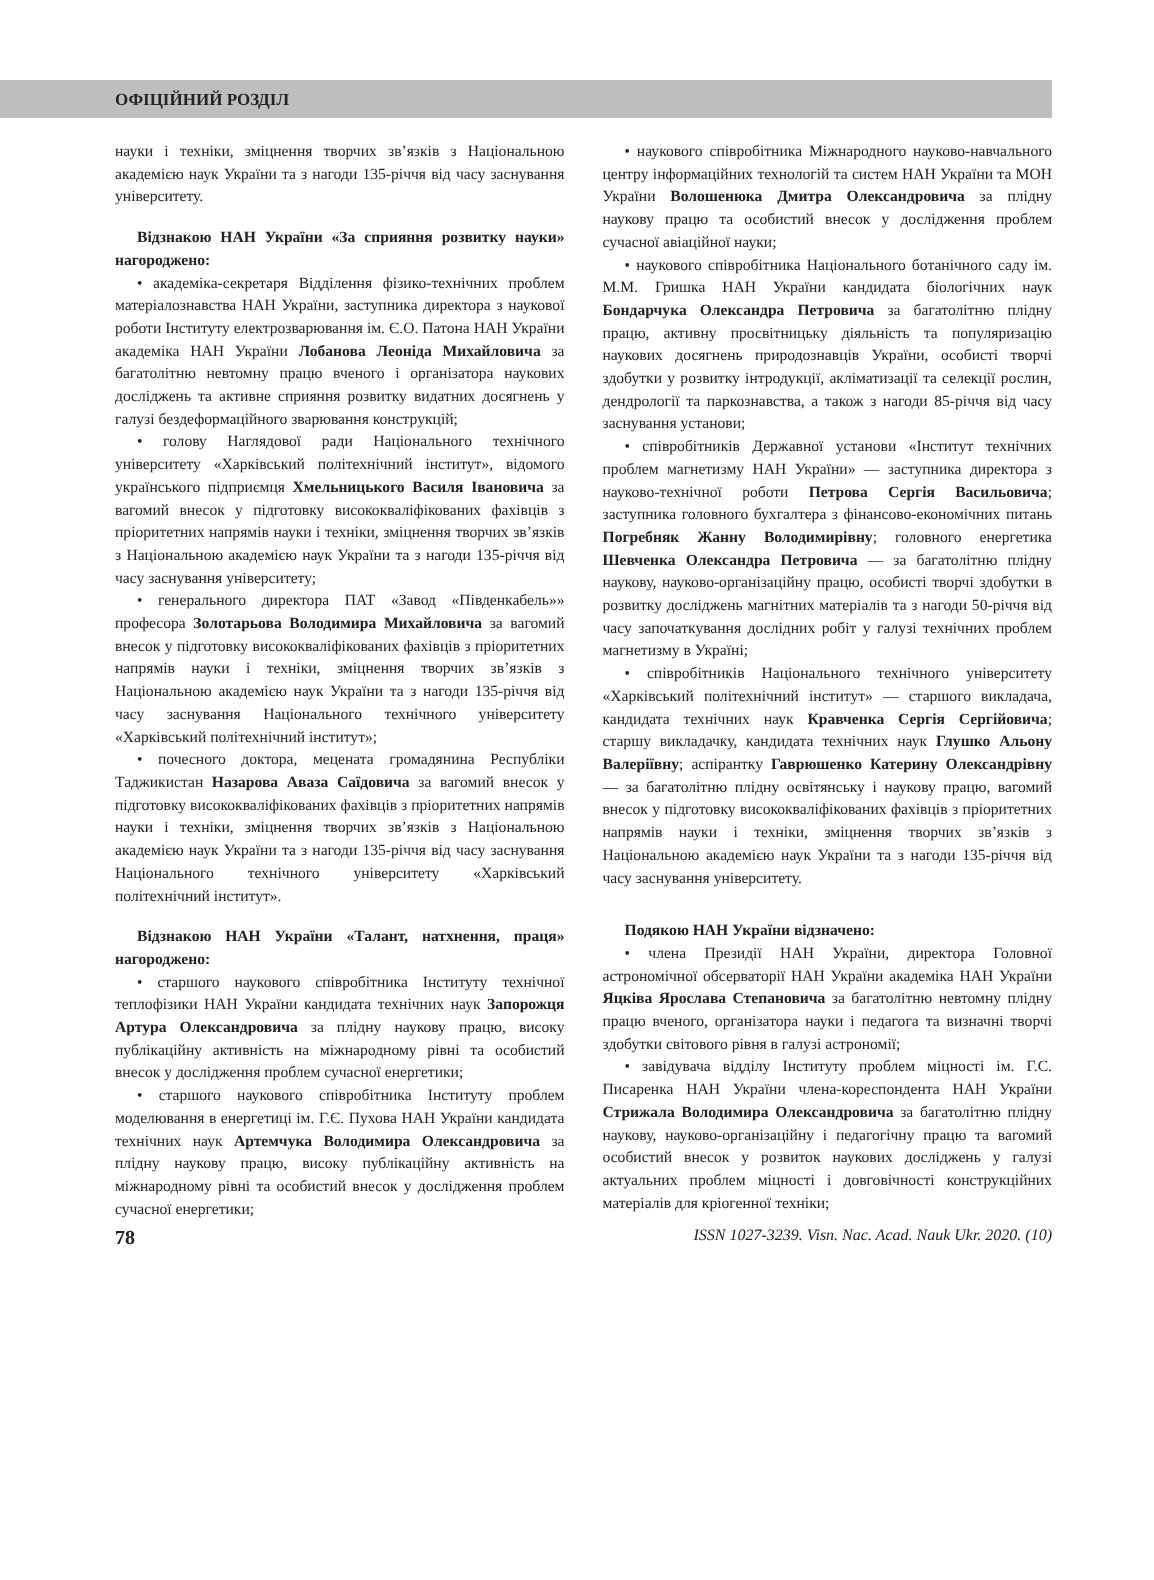ОФІЦІЙНИЙ РОЗДІЛ
науки і техніки, зміцнення творчих зв’язків з Національною академією наук України та з нагоди 135-річчя від часу заснування університету.
Відзнакою НАН України «За сприяння розвитку науки» нагороджено:
• академіка-секретаря Відділення фізико-технічних проблем матеріалознавства НАН України, заступника директора з наукової роботи Інституту електрозварювання ім. Є.О. Патона НАН України академіка НАН України Лобанова Леоніда Михайловича за багатолітню невтомну працю вченого і організатора наукових досліджень та активне сприяння розвитку видатних досягнень у галузі бездеформаційного зварювання конструкцій;
• голову Наглядової ради Національного технічного університету «Харківський політехнічний інститут», відомого українського підприємця Хмельницького Василя Івановича за вагомий внесок у підготовку висококваліфікованих фахівців з пріоритетних напрямів науки і техніки, зміцнення творчих зв’язків з Національною академією наук України та з нагоди 135-річчя від часу заснування університету;
• генерального директора ПАТ «Завод «Південкабель»» професора Золотарьова Володимира Михайловича за вагомий внесок у підготовку висококваліфікованих фахівців з пріоритетних напрямів науки і техніки, зміцнення творчих зв’язків з Національною академією наук України та з нагоди 135-річчя від часу заснування Національного технічного університету «Харківський політехнічний інститут»;
• почесного доктора, мецената громадянина Республіки Таджикистан Назарова Аваза Саїдовича за вагомий внесок у підготовку висококваліфікованих фахівців з пріоритетних напрямів науки і техніки, зміцнення творчих зв’язків з Національною академією наук України та з нагоди 135-річчя від часу заснування Національного технічного університету «Харківський політехнічний інститут».
Відзнакою НАН України «Талант, натхнення, праця» нагороджено:
• старшого наукового співробітника Інституту технічної теплофізики НАН України кандидата технічних наук Запорожця Артура Олександровича за плідну наукову працю, високу публікаційну активність на міжнародному рівні та особистий внесок у дослідження проблем сучасної енергетики;
• старшого наукового співробітника Інституту проблем моделювання в енергетиці ім. Г.Є. Пухова НАН України кандидата технічних наук Артемчука Володимира Олександровича за плідну наукову працю, високу публікаційну активність на міжнародному рівні та особистий внесок у дослідження проблем сучасної енергетики;
• наукового співробітника Міжнародного науково-навчального центру інформаційних технологій та систем НАН України та МОН України Волошенюка Дмитра Олександровича за плідну наукову працю та особистий внесок у дослідження проблем сучасної авіаційної науки;
• наукового співробітника Національного ботанічного саду ім. М.М. Гришка НАН України кандидата біологічних наук Бондарчука Олександра Петровича за багатолітню плідну працю, активну просвітницьку діяльність та популяризацію наукових досягнень природознавців України, особисті творчі здобутки у розвитку інтродукції, акліматизації та селекції рослин, дендрології та паркознавства, а також з нагоди 85-річчя від часу заснування установи;
• співробітників Державної установи «Інститут технічних проблем магнетизму НАН України» — заступника директора з науково-технічної роботи Петрова Сергія Васильовича; заступника головного бухгалтера з фінансово-економічних питань Погребняк Жанну Володимирівну; головного енергетика Шевченка Олександра Петровича — за багатолітню плідну наукову, науково-організаційну працю, особисті творчі здобутки в розвитку досліджень магнітних матеріалів та з нагоди 50-річчя від часу започаткування дослідних робіт у галузі технічних проблем магнетизму в Україні;
• співробітників Національного технічного університету «Харківський політехнічний інститут» — старшого викладача, кандидата технічних наук Кравченка Сергія Сергійовича; старшу викладачку, кандидата технічних наук Глушко Альону Валеріївну; аспірантку Гаврюшенко Катерину Олександрівну — за багатолітню плідну освітянську і наукову працю, вагомий внесок у підготовку висококваліфікованих фахівців з пріоритетних напрямів науки і техніки, зміцнення творчих зв’язків з Національною академією наук України та з нагоди 135-річчя від часу заснування університету.
Подякою НАН України відзначено:
• члена Президії НАН України, директора Головної астрономічної обсерваторії НАН України академіка НАН України Яцківа Ярослава Степановича за багатолітню невтомну плідну працю вченого, організатора науки і педагога та визначні творчі здобутки світового рівня в галузі астрономії;
• завідувача відділу Інституту проблем міцності ім. Г.С. Писаренка НАН України члена-кореспондента НАН України Стрижала Володимира Олександровича за багатолітню плідну наукову, науково-організаційну і педагогічну працю та вагомий особистий внесок у розвиток наукових досліджень у галузі актуальних проблем міцності і довговічності конструкційних матеріалів для кріогенної техніки;
78 ISSN 1027-3239. Visn. Nac. Acad. Nauk Ukr. 2020. (10)